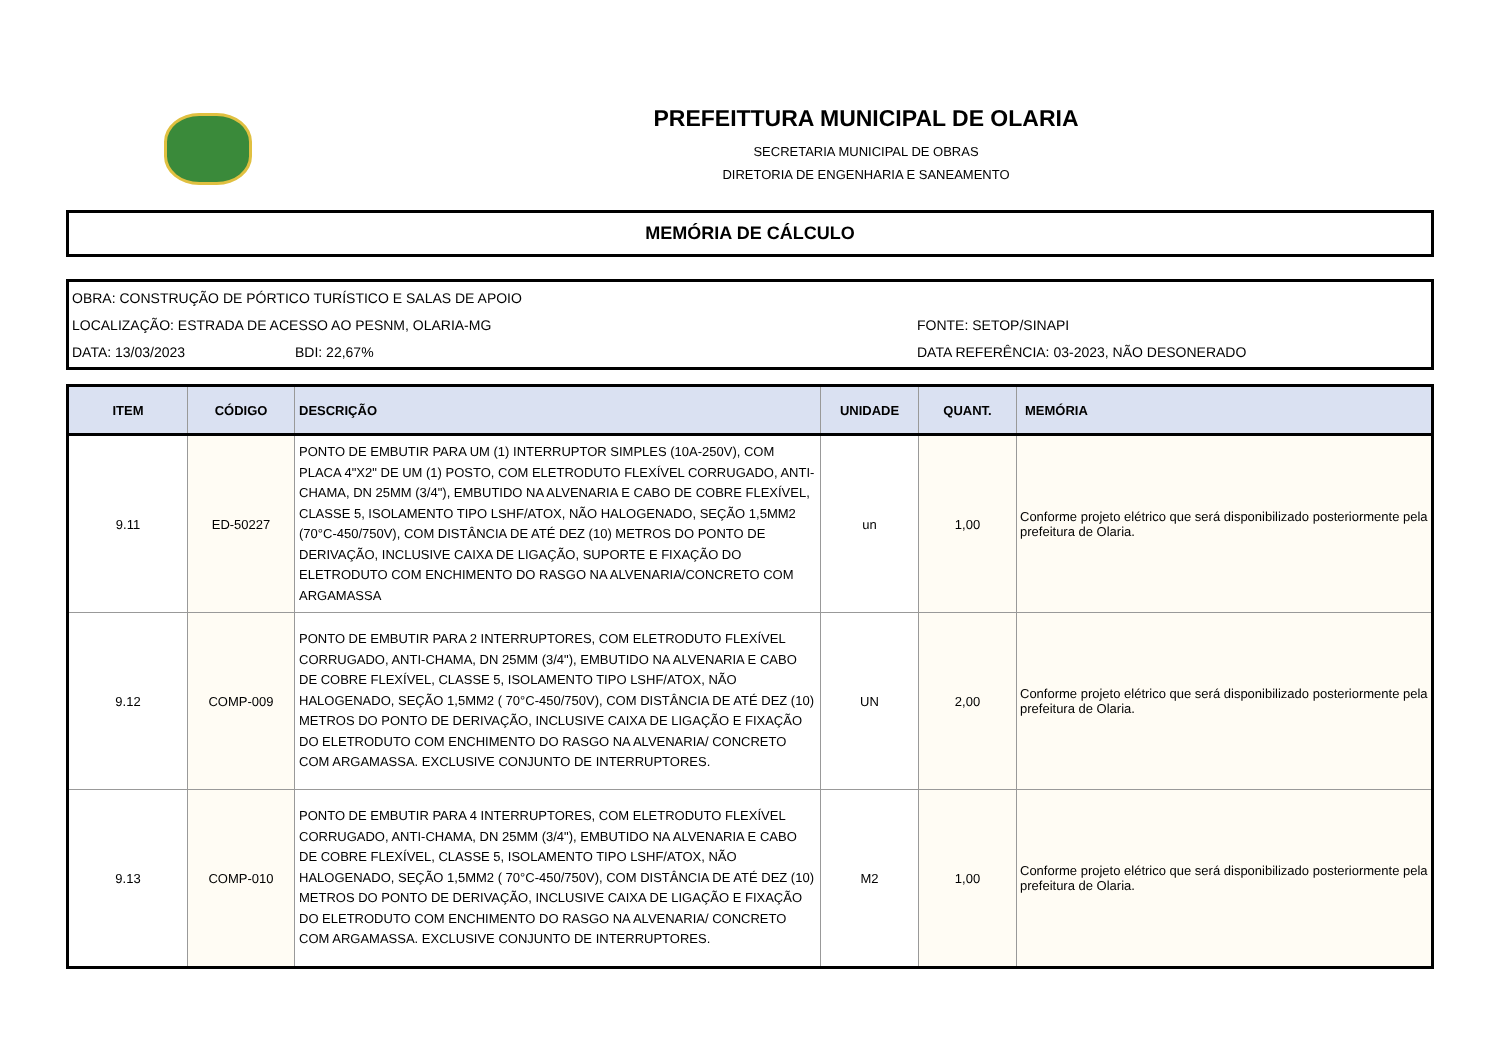PREFEITTURA MUNICIPAL DE OLARIA
SECRETARIA MUNICIPAL DE OBRAS
DIRETORIA DE ENGENHARIA E SANEAMENTO
MEMÓRIA DE CÁLCULO
OBRA: CONSTRUÇÃO DE PÓRTICO TURÍSTICO E SALAS DE APOIO
LOCALIZAÇÃO: ESTRADA DE ACESSO AO PESNM, OLARIA-MG FONTE: SETOP/SINAPI
DATA: 13/03/2023 BDI: 22,67% DATA REFERÊNCIA: 03-2023, NÃO DESONERADO
| ITEM | CÓDIGO | DESCRIÇÃO | UNIDADE | QUANT. | MEMÓRIA |
| --- | --- | --- | --- | --- | --- |
| 9.11 | ED-50227 | PONTO DE EMBUTIR PARA UM (1) INTERRUPTOR SIMPLES (10A-250V), COM PLACA 4"X2" DE UM (1) POSTO, COM ELETRODUTO FLEXÍVEL CORRUGADO, ANTI-CHAMA, DN 25MM (3/4"), EMBUTIDO NA ALVENARIA E CABO DE COBRE FLEXÍVEL, CLASSE 5, ISOLAMENTO TIPO LSHF/ATOX, NÃO HALOGENADO, SEÇÃO 1,5MM2 (70°C-450/750V), COM DISTÂNCIA DE ATÉ DEZ (10) METROS DO PONTO DE DERIVAÇÃO, INCLUSIVE CAIXA DE LIGAÇÃO, SUPORTE E FIXAÇÃO DO ELETRODUTO COM ENCHIMENTO DO RASGO NA ALVENARIA/CONCRETO COM ARGAMASSA | un | 1,00 | Conforme projeto elétrico que será disponibilizado posteriormente pela prefeitura de Olaria. |
| 9.12 | COMP-009 | PONTO DE EMBUTIR PARA 2 INTERRUPTORES, COM ELETRODUTO FLEXÍVEL CORRUGADO, ANTI-CHAMA, DN 25MM (3/4"), EMBUTIDO NA ALVENARIA E CABO DE COBRE FLEXÍVEL, CLASSE 5, ISOLAMENTO TIPO LSHF/ATOX, NÃO HALOGENADO, SEÇÃO 1,5MM2 ( 70°C-450/750V), COM DISTÂNCIA DE ATÉ DEZ (10) METROS DO PONTO DE DERIVAÇÃO, INCLUSIVE CAIXA DE LIGAÇÃO E FIXAÇÃO DO ELETRODUTO COM ENCHIMENTO DO RASGO NA ALVENARIA/ CONCRETO COM ARGAMASSA. EXCLUSIVE CONJUNTO DE INTERRUPTORES. | UN | 2,00 | Conforme projeto elétrico que será disponibilizado posteriormente pela prefeitura de Olaria. |
| 9.13 | COMP-010 | PONTO DE EMBUTIR PARA 4 INTERRUPTORES, COM ELETRODUTO FLEXÍVEL CORRUGADO, ANTI-CHAMA, DN 25MM (3/4"), EMBUTIDO NA ALVENARIA E CABO DE COBRE FLEXÍVEL, CLASSE 5, ISOLAMENTO TIPO LSHF/ATOX, NÃO HALOGENADO, SEÇÃO 1,5MM2 ( 70°C-450/750V), COM DISTÂNCIA DE ATÉ DEZ (10) METROS DO PONTO DE DERIVAÇÃO, INCLUSIVE CAIXA DE LIGAÇÃO E FIXAÇÃO DO ELETRODUTO COM ENCHIMENTO DO RASGO NA ALVENARIA/ CONCRETO COM ARGAMASSA. EXCLUSIVE CONJUNTO DE INTERRUPTORES. | M2 | 1,00 | Conforme projeto elétrico que será disponibilizado posteriormente pela prefeitura de Olaria. |